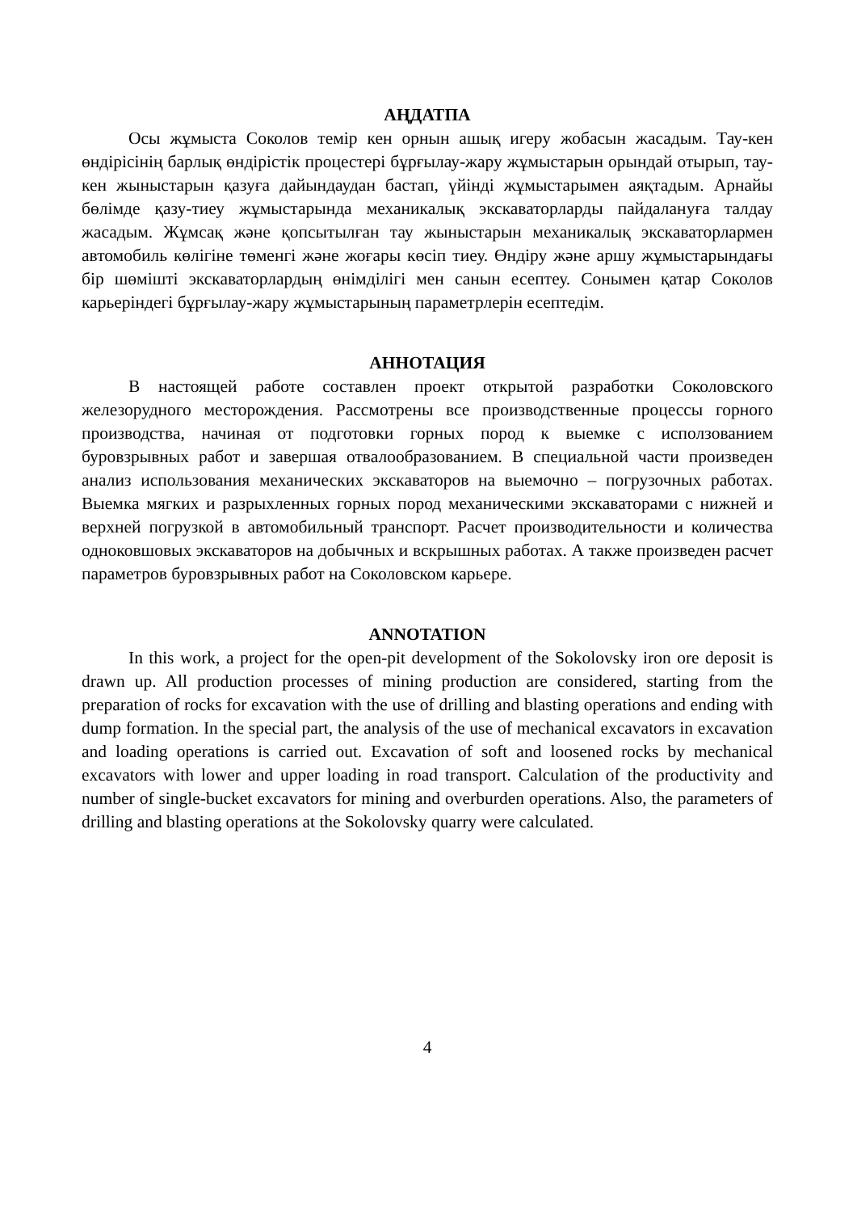АҢДАТПА
Осы жұмыста Соколов темір кен орнын ашық игеру жобасын жасадым. Тау-кен өндірісінің барлық өндірістік процестері бұрғылау-жару жұмыстарын орындай отырып, тау-кен жыныстарын қазуға дайындаудан бастап, үйінді жұмыстарымен аяқтадым. Арнайы бөлімде қазу-тиеу жұмыстарында механикалық экскаваторларды пайдалануға талдау жасадым. Жұмсақ және қопсытылған тау жыныстарын механикалық экскаваторлармен автомобиль көлігіне төменгі және жоғары көсіп тиеу. Өндіру және аршу жұмыстарындағы бір шөмішті экскаваторлардың өнімділігі мен санын есептеу. Сонымен қатар Соколов карьеріндегі бұрғылау-жару жұмыстарының параметрлерін есептедім.
АННОТАЦИЯ
В настоящей работе составлен проект открытой разработки Соколовского железорудного месторождения. Рассмотрены все производственные процессы горного производства, начиная от подготовки горных пород к выемке с исползованием буровзрывных работ и завершая отвалообразованием. В специальной части произведен анализ использования механических экскаваторов на выемочно – погрузочных работах. Выемка мягких и разрыхленных горных пород механическими экскаваторами с нижней и верхней погрузкой в автомобильный транспорт. Расчет производительности и количества одноковшовых экскаваторов на добычных и вскрышных работах. А также произведен расчет параметров буровзрывных работ на Соколовском карьере.
ANNOTATION
In this work, a project for the open-pit development of the Sokolovsky iron ore deposit is drawn up. All production processes of mining production are considered, starting from the preparation of rocks for excavation with the use of drilling and blasting operations and ending with dump formation. In the special part, the analysis of the use of mechanical excavators in excavation and loading operations is carried out. Excavation of soft and loosened rocks by mechanical excavators with lower and upper loading in road transport. Calculation of the productivity and number of single-bucket excavators for mining and overburden operations. Also, the parameters of drilling and blasting operations at the Sokolovsky quarry were calculated.
4